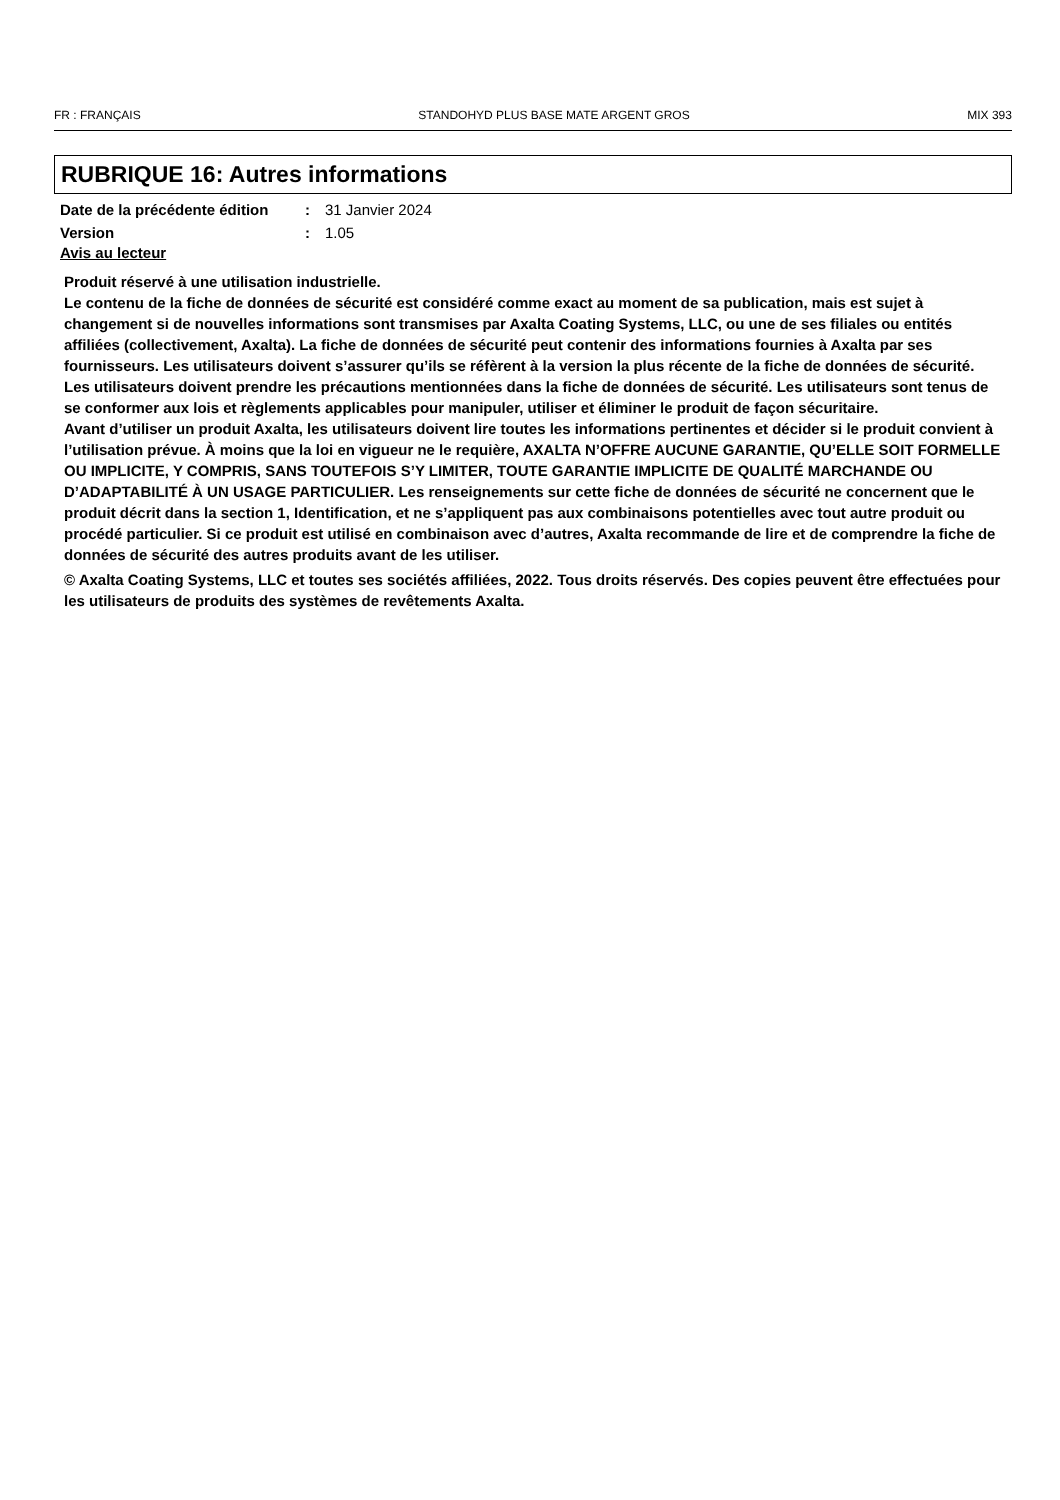FR : FRANÇAIS STANDOHYD PLUS BASE MATE ARGENT GROS MIX 393
RUBRIQUE 16: Autres informations
Date de la précédente édition
: 31 Janvier 2024
Version : 1.05
Avis au lecteur
Produit réservé à une utilisation industrielle.
Le contenu de la fiche de données de sécurité est considéré comme exact au moment de sa publication, mais est sujet à changement si de nouvelles informations sont transmises par Axalta Coating Systems, LLC, ou une de ses filiales ou entités affiliées (collectivement, Axalta). La fiche de données de sécurité peut contenir des informations fournies à Axalta par ses fournisseurs. Les utilisateurs doivent s’assurer qu’ils se réfèrent à la version la plus récente de la fiche de données de sécurité. Les utilisateurs doivent prendre les précautions mentionnées dans la fiche de données de sécurité. Les utilisateurs sont tenus de se conformer aux lois et règlements applicables pour manipuler, utiliser et éliminer le produit de façon sécuritaire.
Avant d’utiliser un produit Axalta, les utilisateurs doivent lire toutes les informations pertinentes et décider si le produit convient à l’utilisation prévue. À moins que la loi en vigueur ne le requière, AXALTA N’OFFRE AUCUNE GARANTIE, QU’ELLE SOIT FORMELLE OU IMPLICITE, Y COMPRIS, SANS TOUTEFOIS S’Y LIMITER, TOUTE GARANTIE IMPLICITE DE QUALITÉ MARCHANDE OU D’ADAPTABILITÉ À UN USAGE PARTICULIER. Les renseignements sur cette fiche de données de sécurité ne concernent que le produit décrit dans la section 1, Identification, et ne s’appliquent pas aux combinaisons potentielles avec tout autre produit ou procédé particulier. Si ce produit est utilisé en combinaison avec d’autres, Axalta recommande de lire et de comprendre la fiche de données de sécurité des autres produits avant de les utiliser.
© Axalta Coating Systems, LLC et toutes ses sociétés affiliées, 2022. Tous droits réservés. Des copies peuvent être effectuées pour les utilisateurs de produits des systèmes de revêtements Axalta.